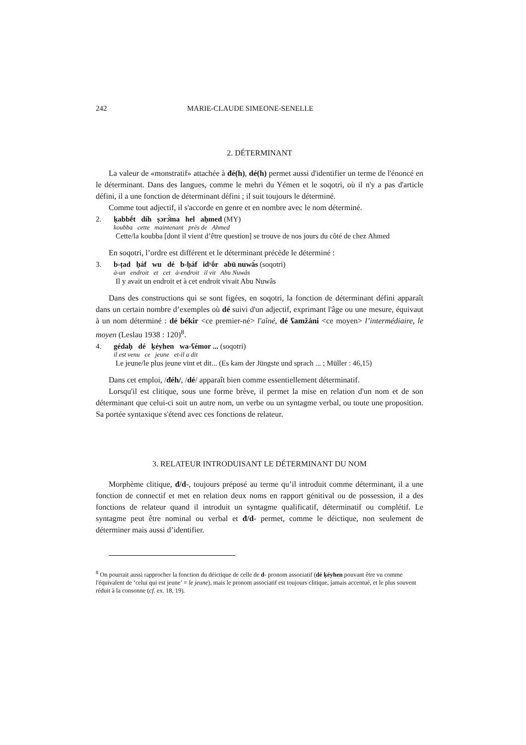242 MARIE-CLAUDE SIMEONE-SENELLE
2. DÉTERMINANT
La valeur de «monstratif» attachée à đé(h), dé(h) permet aussi d'identifier un terme de l'énoncé en le déterminant. Dans des langues, comme le mehri du Yémen et le soqotri, où il n'y a pas d'article défini, il a une fonction de déterminant défini ; il suit toujours le déterminé.
Comme tout adjectif, il s'accorde en genre et en nombre avec le nom déterminé.
2. ḳabbḗt díh ṣɔrɔ̄́ma hel aḥmed (MY)
koubba cette maintenant près de Ahmed
Cette/la koubba [dont il vient d’être question] se trouve de nos jours du côté de chez Ahmed
En soqotri, l’ordre est différent et le déterminant précède le déterminé :
3. b-ṭad ḥáf wu dé b-ḥáf idʸṓr abū nuwā́s (soqotri)
à-un endroit et cet à-endroit il vit Abu Nuwâs
Il y avait un endroit et à cet endroit vivait Abu Nuwâs
Dans des constructions qui se sont figées, en soqotri, la fonction de déterminant défini apparaît dans un certain nombre d’exemples où dé suivi d'un adjectif, exprimant l'âge ou une mesure, équivaut à un nom déterminé : dé békir <ce premier-né> l'aîné, dé ʕamžáni <ce moyen> l’intermédiaire, le moyen (Leslau 1938 : 120)<sup>8</sup>.
4. gédaḥ dé ḳéyhen wa-ʕémor ... (soqotri)
il est venu ce jeune et-il a dit
Le jeune/le plus jeune vint et dit... (Es kam der Jüngste und sprach ... ; Müller : 46,15)
Dans cet emploi, /đéh/, /dé/ apparaît bien comme essentiellement déterminatif.
Lorsqu'il est clitique, sous une forme brève, il permet la mise en relation d'un nom et de son déterminant que celui-ci soit un autre nom, un verbe ou un syntagme verbal, ou toute une proposition. Sa portée syntaxique s'étend avec ces fonctions de relateur.
3. RELATEUR INTRODUISANT LE DÉTERMINANT DU NOM
Morphème clitique, đ/d-, toujours préposé au terme qu’il introduit comme déterminant, il a une fonction de connectif et met en relation deux noms en rapport génitival ou de possession, il a des fonctions de relateur quand il introduit un syntagme qualificatif, déterminatif ou complétif. Le syntagme peut être nominal ou verbal et đ/d- permet, comme le déictique, non seulement de déterminer mais aussi d’identifier.
<sup>8</sup> On pourrait aussi rapprocher la fonction du déictique de celle de d- pronom associatif (dé ḳéyhen pouvant être vu comme l'équivalent de ‘celui qui est jeune’ = le jeune), mais le pronom associatif est toujours clitique, jamais accentué, et le plus souvent réduit à la consonne (cf. ex. 18, 19).